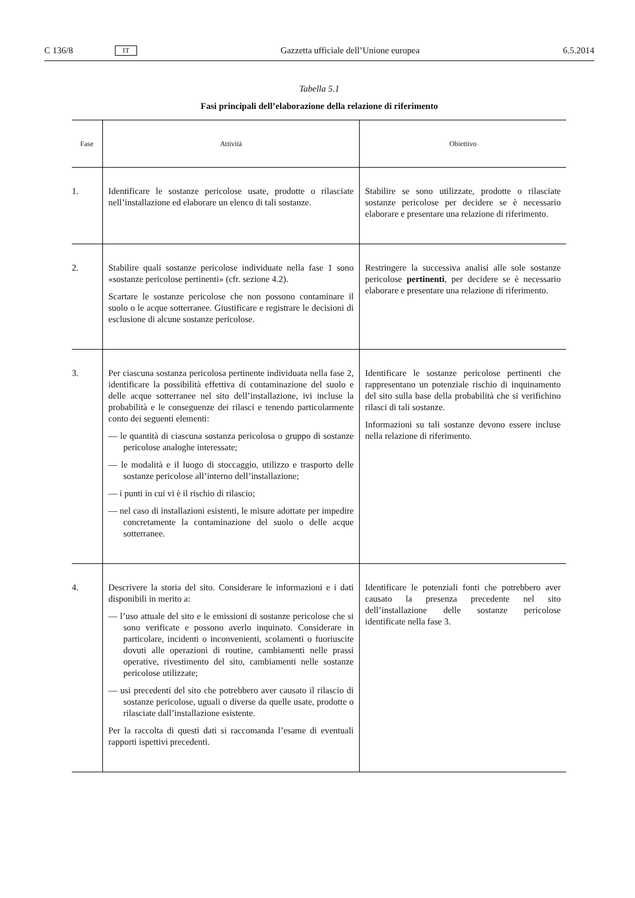C 136/8 IT Gazzetta ufficiale dell’Unione europea 6.5.2014
Tabella 5.1
Fasi principali dell’elaborazione della relazione di riferimento
| Fase | Attività | Obiettivo |
| --- | --- | --- |
| 1. | Identificare le sostanze pericolose usate, prodotte o rilasciate nell’installazione ed elaborare un elenco di tali sostanze. | Stabilire se sono utilizzate, prodotte o rilasciate sostanze pericolose per decidere se è necessario elaborare e presentare una relazione di riferimento. |
| 2. | Stabilire quali sostanze pericolose individuate nella fase 1 sono «sostanze pericolose pertinenti» (cfr. sezione 4.2). Scartare le sostanze pericolose che non possono contaminare il suolo o le acque sotterranee. Giustificare e registrare le decisioni di esclusione di alcune sostanze pericolose. | Restringere la successiva analisi alle sole sostanze pericolose pertinenti , per decidere se è necessario elaborare e presentare una relazione di riferimento. |
| 3. | Per ciascuna sostanza pericolosa pertinente individuata nella fase 2, identificare la possibilità effettiva di contaminazione del suolo e delle acque sotterranee nel sito dell’installazione, ivi incluse la probabilità e le conseguenze dei rilasci e tenendo particolarmente conto dei seguenti elementi: — le quantità di ciascuna sostanza pericolosa o gruppo di sostanze pericolose analoghe interessate; — le modalità e il luogo di stoccaggio, utilizzo e trasporto delle sostanze pericolose all’interno dell’installazione; — i punti in cui vi è il rischio di rilascio; — nel caso di installazioni esistenti, le misure adottate per impedire concretamente la contaminazione del suolo o delle acque sotterranee. | Identificare le sostanze pericolose pertinenti che rappresentano un potenziale rischio di inquinamento del sito sulla base della probabilità che si verifichino rilasci di tali sostanze. Informazioni su tali sostanze devono essere incluse nella relazione di riferimento. |
| 4. | Descrivere la storia del sito. Considerare le informazioni e i dati disponibili in merito a: — l’uso attuale del sito e le emissioni di sostanze pericolose che si sono verificate e possono averlo inquinato. Considerare in particolare, incidenti o inconvenienti, scolamenti o fuoriuscite dovuti alle operazioni di routine, cambiamenti nelle prassi operative, rivestimento del sito, cambiamenti nelle sostanze pericolose utilizzate; — usi precedenti del sito che potrebbero aver causato il rilascio di sostanze pericolose, uguali o diverse da quelle usate, prodotte o rilasciate dall’installazione esistente. Per la raccolta di questi dati si raccomanda l’esame di eventuali rapporti ispettivi precedenti. | Identificare le potenziali fonti che potrebbero aver causato la presenza precedente nel sito dell’installazione delle sostanze pericolose identificate nella fase 3. |